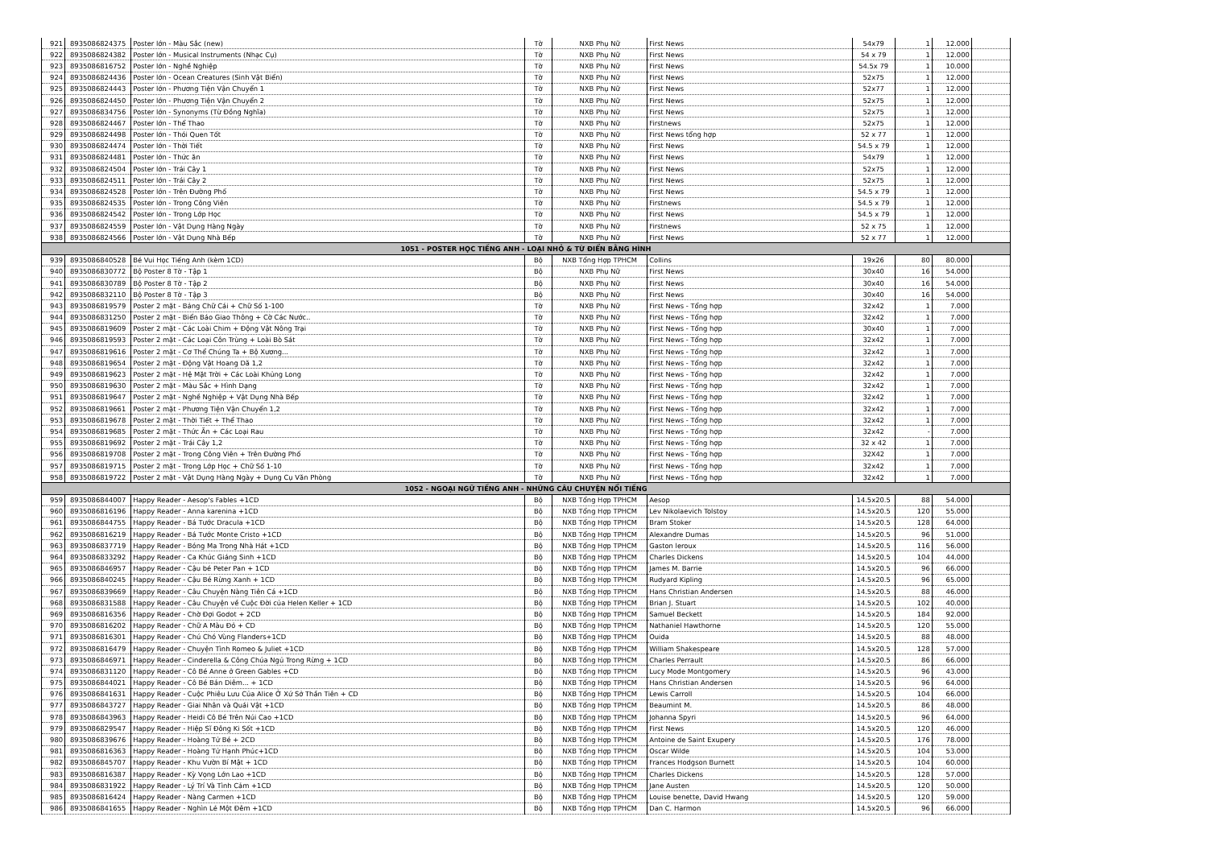| 921 | 8935086824375 | Poster lớn - Màu Sắc (new) | Tờ | NXB Phụ Nữ | First News | 54x79 | 1 | 12.000 | |
| 922 | 8935086824382 | Poster lớn - Musical Instruments (Nhạc Cụ) | Tờ | NXB Phụ Nữ | First News | 54 x 79 | 1 | 12.000 | |
| 923 | 8935086816752 | Poster lớn - Nghề Nghiệp | Tờ | NXB Phụ Nữ | First News | 54.5x 79 | 1 | 10.000 | |
| 924 | 8935086824436 | Poster lớn - Ocean Creatures (Sinh Vật Biển) | Tờ | NXB Phụ Nữ | First News | 52x75 | 1 | 12.000 | |
| 925 | 8935086824443 | Poster lớn - Phương Tiện Vận Chuyển 1 | Tờ | NXB Phụ Nữ | First News | 52x77 | 1 | 12.000 | |
| 926 | 8935086824450 | Poster lớn - Phương Tiện Vận Chuyển 2 | Tờ | NXB Phụ Nữ | First News | 52x75 | 1 | 12.000 | |
| 927 | 8935086834756 | Poster lớn - Synonyms (Từ Đồng Nghĩa) | Tờ | NXB Phụ Nữ | First News | 52x75 | 1 | 12.000 | |
| 928 | 8935086824467 | Poster lớn - Thể Thao | Tờ | NXB Phụ Nữ | Firstnews | 52x75 | 1 | 12.000 | |
| 929 | 8935086824498 | Poster lớn - Thói Quen Tốt | Tờ | NXB Phụ Nữ | First News tổng hợp | 52 x 77 | 1 | 12.000 | |
| 930 | 8935086824474 | Poster lớn - Thời Tiết | Tờ | NXB Phụ Nữ | First News | 54.5 x 79 | 1 | 12.000 | |
| 931 | 8935086824481 | Poster lớn - Thức ăn | Tờ | NXB Phụ Nữ | First News | 54x79 | 1 | 12.000 | |
| 932 | 8935086824504 | Poster lớn - Trái Cây 1 | Tờ | NXB Phụ Nữ | First News | 52x75 | 1 | 12.000 | |
| 933 | 8935086824511 | Poster lớn - Trái Cây 2 | Tờ | NXB Phụ Nữ | First News | 52x75 | 1 | 12.000 | |
| 934 | 8935086824528 | Poster lớn - Trên Đường Phố | Tờ | NXB Phụ Nữ | First News | 54.5 x 79 | 1 | 12.000 | |
| 935 | 8935086824535 | Poster lớn - Trong Công Viên | Tờ | NXB Phụ Nữ | Firstnews | 54.5 x 79 | 1 | 12.000 | |
| 936 | 8935086824542 | Poster lớn - Trong Lớp Học | Tờ | NXB Phụ Nữ | First News | 54.5 x 79 | 1 | 12.000 | |
| 937 | 8935086824559 | Poster lớn - Vật Dụng Hàng Ngày | Tờ | NXB Phụ Nữ | Firstnews | 52 x 75 | 1 | 12.000 | |
| 938 | 8935086824566 | Poster lớn - Vật Dụng Nhà Bếp | Tờ | NXB Phụ Nữ | First News | 52 x 77 | 1 | 12.000 | |
| 1051 - POSTER HỌC TIẾNG ANH - LOẠI NHỎ & TỪ ĐIỂN BẰNG HÌNH | | | | | | | | | |
| 939 | 8935086840528 | Bé Vui Học Tiếng Anh (kèm 1CD) | Bộ | NXB Tổng Hợp TPHCM | Collins | 19x26 | 80 | 80.000 | |
| 940 | 8935086830772 | Bộ Poster 8 Tờ - Tập 1 | Bộ | NXB Phụ Nữ | First News | 30x40 | 16 | 54.000 | |
| 941 | 8935086830789 | Bộ Poster 8 Tờ - Tập 2 | Bộ | NXB Phụ Nữ | First News | 30x40 | 16 | 54.000 | |
| 942 | 8935086832110 | Bộ Poster 8 Tờ - Tập 3 | Bộ | NXB Phụ Nữ | First News | 30x40 | 16 | 54.000 | |
| 943 | 8935086819579 | Poster 2 mặt - Bảng Chữ Cái + Chữ Số 1-100 | Tờ | NXB Phụ Nữ | First News - Tổng hợp | 32x42 | 1 | 7.000 | |
| 944 | 8935086831250 | Poster 2 mặt - Biển Báo Giao Thông + Cờ Các Nước.. | Tờ | NXB Phụ Nữ | First News - Tổng hợp | 32x42 | 1 | 7.000 | |
| 945 | 8935086819609 | Poster 2 mặt - Các Loài Chim + Động Vật Nông Trại | Tờ | NXB Phụ Nữ | First News - Tổng hợp | 30x40 | 1 | 7.000 | |
| 946 | 8935086819593 | Poster 2 mặt - Các Loại Côn Trùng + Loài Bò Sát | Tờ | NXB Phụ Nữ | First News - Tổng hợp | 32x42 | 1 | 7.000 | |
| 947 | 8935086819616 | Poster 2 mặt - Cơ Thể Chúng Ta + Bộ Xương... | Tờ | NXB Phụ Nữ | First News - Tổng hợp | 32x42 | 1 | 7.000 | |
| 948 | 8935086819654 | Poster 2 mặt - Động Vật Hoang Dã 1,2 | Tờ | NXB Phụ Nữ | First News - Tổng hợp | 32x42 | 1 | 7.000 | |
| 949 | 8935086819623 | Poster 2 mặt - Hệ Mặt Trời + Các Loài Khủng Long | Tờ | NXB Phụ Nữ | First News - Tổng hợp | 32x42 | 1 | 7.000 | |
| 950 | 8935086819630 | Poster 2 mặt - Màu Sắc + Hình Dạng | Tờ | NXB Phụ Nữ | First News - Tổng hợp | 32x42 | 1 | 7.000 | |
| 951 | 8935086819647 | Poster 2 mặt - Nghề Nghiệp + Vật Dụng Nhà Bếp | Tờ | NXB Phụ Nữ | First News - Tổng hợp | 32x42 | 1 | 7.000 | |
| 952 | 8935086819661 | Poster 2 mặt - Phương Tiện Vận Chuyển 1,2 | Tờ | NXB Phụ Nữ | First News - Tổng hợp | 32x42 | 1 | 7.000 | |
| 953 | 8935086819678 | Poster 2 mặt - Thời Tiết + Thể Thao | Tờ | NXB Phụ Nữ | First News - Tổng hợp | 32x42 | 1 | 7.000 | |
| 954 | 8935086819685 | Poster 2 mặt - Thức Ăn + Các Loại Rau | Tờ | NXB Phụ Nữ | First News - Tổng hợp | 32x42 | - | 7.000 | |
| 955 | 8935086819692 | Poster 2 mặt - Trái Cây 1,2 | Tờ | NXB Phụ Nữ | First News - Tổng hợp | 32 x 42 | 1 | 7.000 | |
| 956 | 8935086819708 | Poster 2 mặt - Trong Công Viên + Trên Đường Phố | Tờ | NXB Phụ Nữ | First News - Tổng hợp | 32X42 | 1 | 7.000 | |
| 957 | 8935086819715 | Poster 2 mặt - Trong Lớp Học + Chữ Số 1-10 | Tờ | NXB Phụ Nữ | First News - Tổng hợp | 32x42 | 1 | 7.000 | |
| 958 | 8935086819722 | Poster 2 mặt - Vật Dụng Hàng Ngày + Dụng Cụ Văn Phòng | Tờ | NXB Phụ Nữ | First News - Tổng hợp | 32x42 | 1 | 7.000 | |
| 1052 - NGOẠI NGỮ TIẾNG ANH - NHỮNG CÂU CHUYỆN NỔI TIẾNG | | | | | | | | | |
| 959 | 8935086844007 | Happy Reader - Aesop's Fables +1CD | Bộ | NXB Tổng Hợp TPHCM | Aesop | 14.5x20.5 | 88 | 54.000 | |
| 960 | 8935086816196 | Happy Reader - Anna karenina +1CD | Bộ | NXB Tổng Hợp TPHCM | Lev Nikolaevich Tolstoy | 14.5x20.5 | 120 | 55.000 | |
| 961 | 8935086844755 | Happy Reader - Bá Tước Dracula +1CD | Bộ | NXB Tổng Hợp TPHCM | Bram Stoker | 14.5x20.5 | 128 | 64.000 | |
| 962 | 8935086816219 | Happy Reader - Bá Tước Monte Cristo +1CD | Bộ | NXB Tổng Hợp TPHCM | Alexandre Dumas | 14.5x20.5 | 96 | 51.000 | |
| 963 | 8935086837719 | Happy Reader - Bóng Ma Trong Nhà Hát +1CD | Bộ | NXB Tổng Hợp TPHCM | Gaston leroux | 14.5x20.5 | 116 | 56.000 | |
| 964 | 8935086833292 | Happy Reader - Ca Khúc Giáng Sinh +1CD | Bộ | NXB Tổng Hợp TPHCM | Charles Dickens | 14.5x20.5 | 104 | 44.000 | |
| 965 | 8935086846957 | Happy Reader - Cậu bé Peter Pan + 1CD | Bộ | NXB Tổng Hợp TPHCM | James M. Barrie | 14.5x20.5 | 96 | 66.000 | |
| 966 | 8935086840245 | Happy Reader - Cậu Bé Rừng Xanh + 1CD | Bộ | NXB Tổng Hợp TPHCM | Rudyard Kipling | 14.5x20.5 | 96 | 65.000 | |
| 967 | 8935086839669 | Happy Reader - Câu Chuyện Nàng Tiên Cá +1CD | Bộ | NXB Tổng Hợp TPHCM | Hans Christian Andersen | 14.5x20.5 | 88 | 46.000 | |
| 968 | 8935086831588 | Happy Reader - Câu Chuyện về Cuộc Đời của Helen Keller + 1CD | Bộ | NXB Tổng Hợp TPHCM | Brian J. Stuart | 14.5x20.5 | 102 | 40.000 | |
| 969 | 8935086816356 | Happy Reader - Chờ Đợi Godot + 2CD | Bộ | NXB Tổng Hợp TPHCM | Samuel Beckett | 14.5x20.5 | 184 | 92.000 | |
| 970 | 8935086816202 | Happy Reader - Chữ A Màu Đỏ + CD | Bộ | NXB Tổng Hợp TPHCM | Nathaniel Hawthorne | 14.5x20.5 | 120 | 55.000 | |
| 971 | 8935086816301 | Happy Reader - Chú Chó Vùng Flanders+1CD | Bộ | NXB Tổng Hợp TPHCM | Ouida | 14.5x20.5 | 88 | 48.000 | |
| 972 | 8935086816479 | Happy Reader - Chuyện Tình Romeo & Juliet +1CD | Bộ | NXB Tổng Hợp TPHCM | William Shakespeare | 14.5x20.5 | 128 | 57.000 | |
| 973 | 8935086846971 | Happy Reader - Cinderella & Công Chúa Ngủ Trong Rừng + 1CD | Bộ | NXB Tổng Hợp TPHCM | Charles Perrault | 14.5x20.5 | 86 | 66.000 | |
| 974 | 8935086831120 | Happy Reader - Cô Bé Anne ở Green Gables +CD | Bộ | NXB Tổng Hợp TPHCM | Lucy Mode Montgomery | 14.5x20.5 | 96 | 43.000 | |
| 975 | 8935086844021 | Happy Reader - Cô Bé Bán Diêm... + 1CD | Bộ | NXB Tổng Hợp TPHCM | Hans Christian Andersen | 14.5x20.5 | 96 | 64.000 | |
| 976 | 8935086841631 | Happy Reader - Cuộc Phiêu Lưu Của Alice Ở Xứ Sở Thần Tiên + CD | Bộ | NXB Tổng Hợp TPHCM | Lewis Carroll | 14.5x20.5 | 104 | 66.000 | |
| 977 | 8935086843727 | Happy Reader - Giai Nhân và Quái Vật +1CD | Bộ | NXB Tổng Hợp TPHCM | Beaumint M. | 14.5x20.5 | 86 | 48.000 | |
| 978 | 8935086843963 | Happy Reader - Heidi Cô Bé Trên Núi Cao +1CD | Bộ | NXB Tổng Hợp TPHCM | Johanna Spyri | 14.5x20.5 | 96 | 64.000 | |
| 979 | 8935086829547 | Happy Reader - Hiệp Sĩ Đông Ki Sốt +1CD | Bộ | NXB Tổng Hợp TPHCM | First News | 14.5x20.5 | 120 | 46.000 | |
| 980 | 8935086839676 | Happy Reader - Hoàng Tử Bé + 2CD | Bộ | NXB Tổng Hợp TPHCM | Antoine de Saint Exupery | 14.5x20.5 | 176 | 78.000 | |
| 981 | 8935086816363 | Happy Reader - Hoàng Tử Hạnh Phúc+1CD | Bộ | NXB Tổng Hợp TPHCM | Oscar Wilde | 14.5x20.5 | 104 | 53.000 | |
| 982 | 8935086845707 | Happy Reader - Khu Vườn Bí Mật + 1CD | Bộ | NXB Tổng Hợp TPHCM | Frances Hodgson Burnett | 14.5x20.5 | 104 | 60.000 | |
| 983 | 8935086816387 | Happy Reader - Kỳ Vọng Lớn Lao +1CD | Bộ | NXB Tổng Hợp TPHCM | Charles Dickens | 14.5x20.5 | 128 | 57.000 | |
| 984 | 8935086831922 | Happy Reader - Lý Trí Và Tình Cảm +1CD | Bộ | NXB Tổng Hợp TPHCM | Jane Austen | 14.5x20.5 | 120 | 50.000 | |
| 985 | 8935086816424 | Happy Reader - Nàng Carmen +1CD | Bộ | NXB Tổng Hợp TPHCM | Louise benette, David Hwang | 14.5x20.5 | 120 | 59.000 | |
| 986 | 8935086841655 | Happy Reader - Nghìn Lẻ Một Đêm +1CD | Bộ | NXB Tổng Hợp TPHCM | Dan C. Harmon | 14.5x20.5 | 96 | 66.000 | |